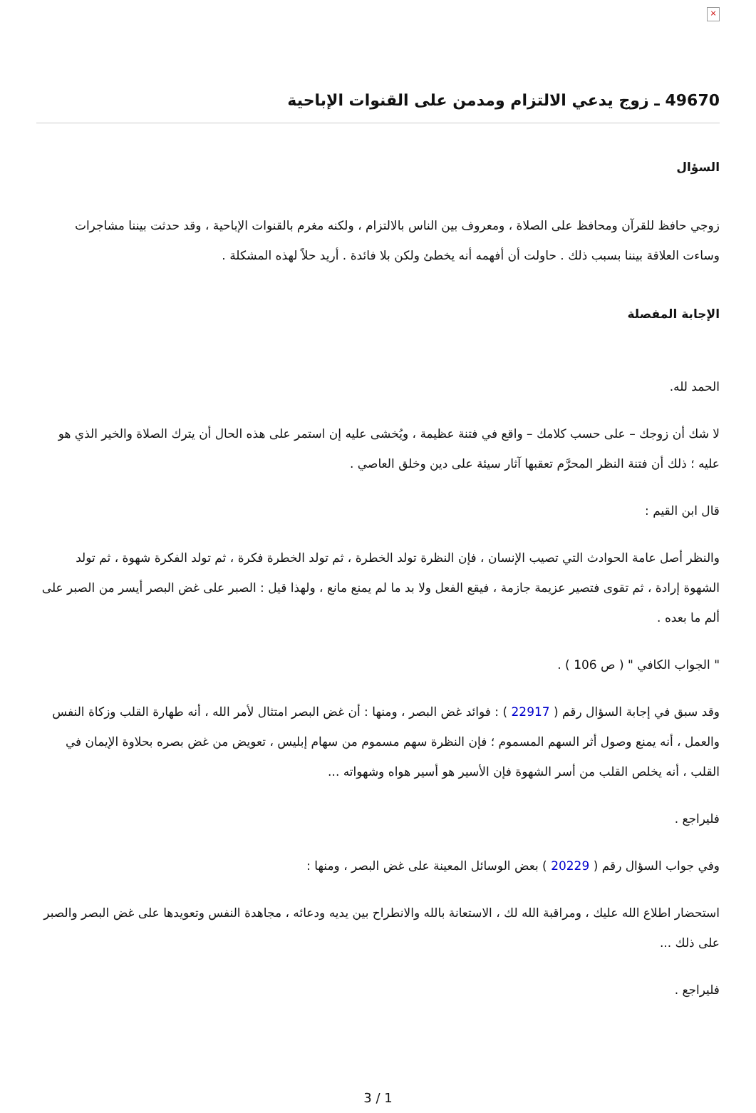×
49670 ـ زوج يدعي الالتزام ومدمن على القنوات الإباحية
السؤال
زوجي حافظ للقرآن ومحافظ على الصلاة ، ومعروف بين الناس بالالتزام ، ولكنه مغرم بالقنوات الإباحية ، وقد حدثت بيننا مشاجرات وساءت العلاقة بيننا بسبب ذلك . حاولت أن أفهمه أنه يخطئ ولكن بلا فائدة . أريد حلاً لهذه المشكلة .
الإجابة المفصلة
الحمد لله.
لا شك أن زوجك – على حسب كلامك – واقع في فتنة عظيمة ، ويُخشى عليه إن استمر على هذه الحال أن يترك الصلاة والخير الذي هو عليه ؛ ذلك أن فتنة النظر المحرَّم تعقبها آثار سيئة على دين وخلق العاصي .
قال ابن القيم :
والنظر أصل عامة الحوادث التي تصيب الإنسان ، فإن النظرة تولد الخطرة ، ثم تولد الخطرة فكرة ، ثم تولد الفكرة شهوة ، ثم تولد الشهوة إرادة ، ثم تقوى فتصير عزيمة جازمة ، فيقع الفعل ولا بد ما لم يمنع مانع ، ولهذا قيل : الصبر على غض البصر أيسر من الصبر على ألم ما بعده .
" الجواب الكافي " ( ص 106 ) .
وقد سبق في إجابة السؤال رقم ( 22917 ) : فوائد غض البصر ، ومنها : أن غض البصر امتثال لأمر الله ، أنه طهارة القلب وزكاة النفس والعمل ، أنه يمنع وصول أثر السهم المسموم ؛ فإن النظرة سهم مسموم من سهام إبليس ، تعويض من غض بصره بحلاوة الإيمان في القلب ، أنه يخلص القلب من أسر الشهوة فإن الأسير هو أسير هواه وشهواته ...
فليراجع .
وفي جواب السؤال رقم ( 20229 ) بعض الوسائل المعينة على غض البصر ، ومنها :
استحضار اطلاع الله عليك ، ومراقبة الله لك ، الاستعانة بالله والانطراح بين يديه ودعائه ، مجاهدة النفس وتعويدها على غض البصر والصبر على ذلك ...
فليراجع .
3 / 1